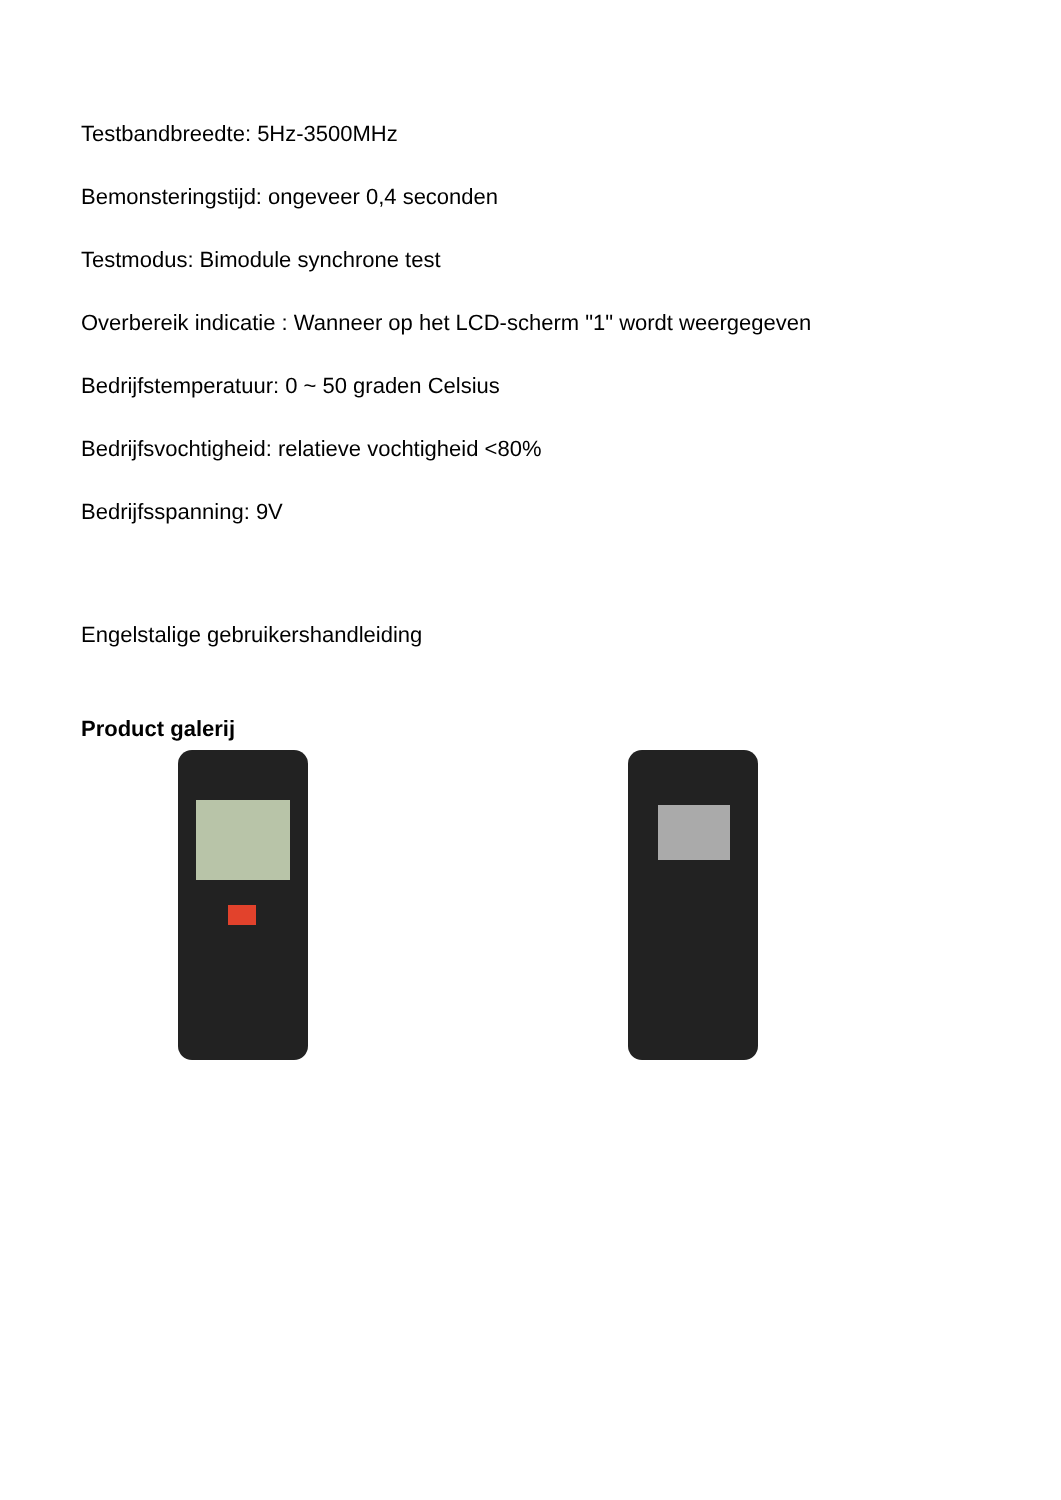Testbandbreedte: 5Hz-3500MHz
Bemonsteringstijd: ongeveer 0,4 seconden
Testmodus: Bimodule synchrone test
Overbereik indicatie : Wanneer op het LCD-scherm "1" wordt weergegeven
Bedrijfstemperatuur: 0 ~ 50 graden Celsius
Bedrijfsvochtigheid: relatieve vochtigheid <80%
Bedrijfsspanning: 9V
Engelstalige gebruikershandleiding
Product galerij